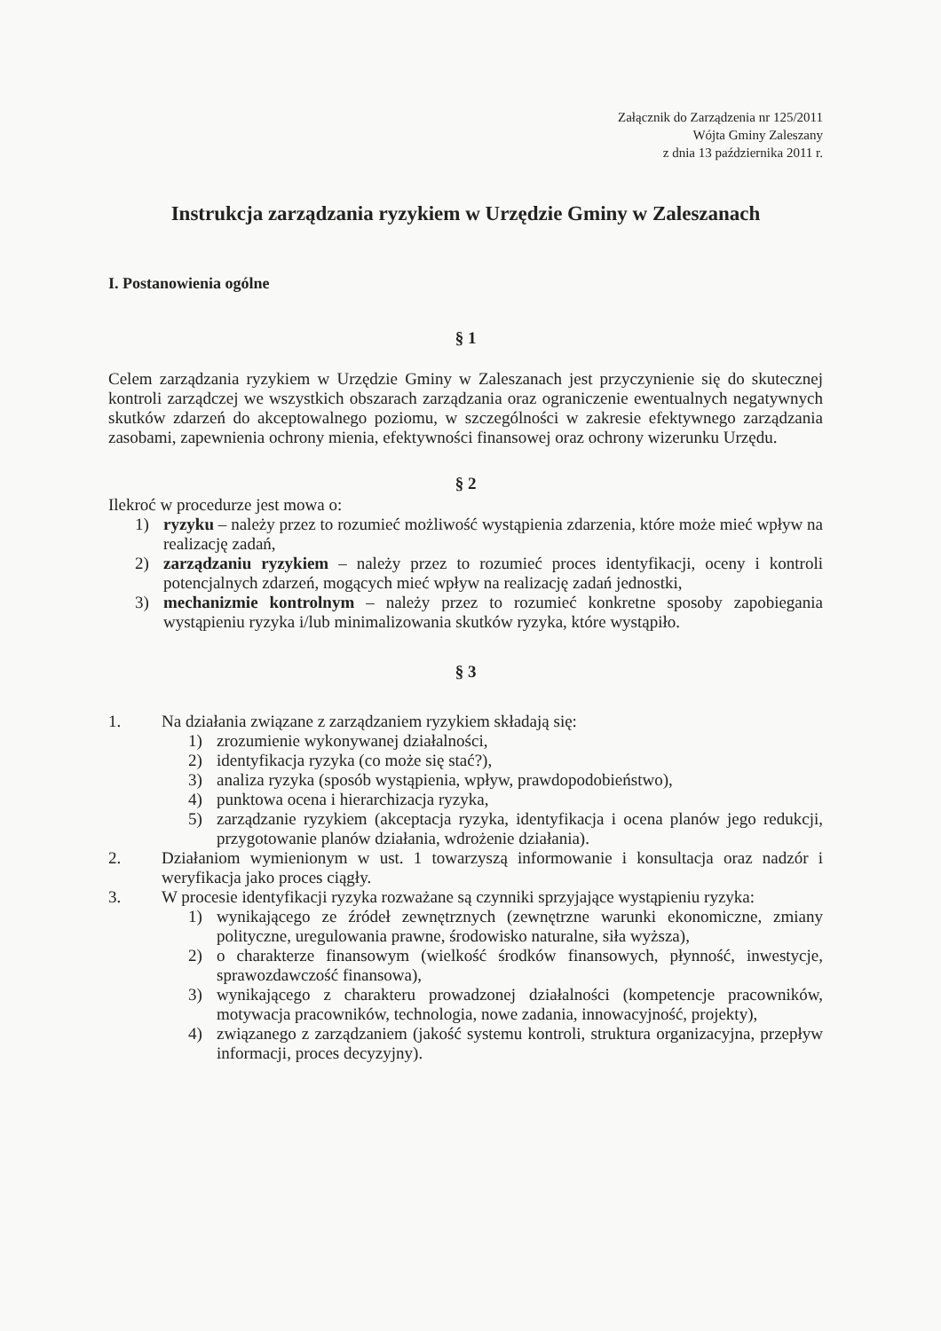Załącznik do Zarządzenia nr 125/2011
Wójta Gminy Zaleszany
z dnia 13 października 2011 r.
Instrukcja zarządzania ryzykiem w Urzędzie Gminy w Zaleszanach
I. Postanowienia ogólne
§ 1
Celem zarządzania ryzykiem w Urzędzie Gminy w Zaleszanach jest przyczynienie się do skutecznej kontroli zarządczej we wszystkich obszarach zarządzania oraz ograniczenie ewentualnych negatywnych skutków zdarzeń do akceptowalnego poziomu, w szczególności w zakresie efektywnego zarządzania zasobami, zapewnienia ochrony mienia, efektywności finansowej oraz ochrony wizerunku Urzędu.
§ 2
Ilekroć w procedurze jest mowa o:
1) ryzyku – należy przez to rozumieć możliwość wystąpienia zdarzenia, które może mieć wpływ na realizację zadań,
2) zarządzaniu ryzykiem – należy przez to rozumieć proces identyfikacji, oceny i kontroli potencjalnych zdarzeń, mogących mieć wpływ na realizację zadań jednostki,
3) mechanizmie kontrolnym – należy przez to rozumieć konkretne sposoby zapobiegania wystąpieniu ryzyka i/lub minimalizowania skutków ryzyka, które wystąpiło.
§ 3
1. Na działania związane z zarządzaniem ryzykiem składają się:
1) zrozumienie wykonywanej działalności,
2) identyfikacja ryzyka (co może się stać?),
3) analiza ryzyka (sposób wystąpienia, wpływ, prawdopodobieństwo),
4) punktowa ocena i hierarchizacja ryzyka,
5) zarządzanie ryzykiem (akceptacja ryzyka, identyfikacja i ocena planów jego redukcji, przygotowanie planów działania, wdrożenie działania).
2. Działaniom wymienionym w ust. 1 towarzyszą informowanie i konsultacja oraz nadzór i weryfikacja jako proces ciągły.
3. W procesie identyfikacji ryzyka rozważane są czynniki sprzyjające wystąpieniu ryzyka:
1) wynikającego ze źródeł zewnętrznych (zewnętrzne warunki ekonomiczne, zmiany polityczne, uregulowania prawne, środowisko naturalne, siła wyższa),
2) o charakterze finansowym (wielkość środków finansowych, płynność, inwestycje, sprawozdawczość finansowa),
3) wynikającego z charakteru prowadzonej działalności (kompetencje pracowników, motywacja pracowników, technologia, nowe zadania, innowacyjność, projekty),
4) związanego z zarządzaniem (jakość systemu kontroli, struktura organizacyjna, przepływ informacji, proces decyzyjny).